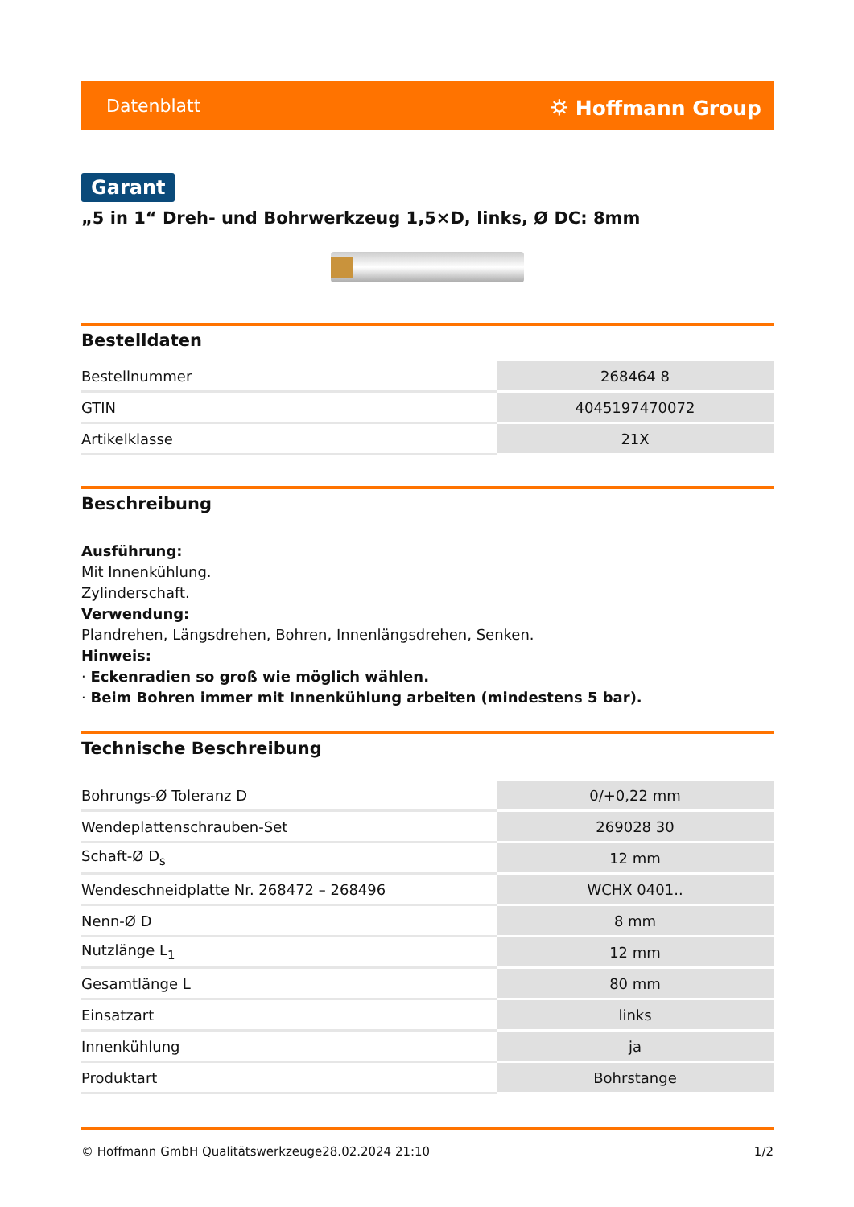Datenblatt ⛭ Hoffmann Group
Garant
„5 in 1“ Dreh- und Bohrwerkzeug 1,5×D, links, Ø DC: 8mm
Bestelldaten
| Bestellnummer | 268464 8 |
| GTIN | 4045197470072 |
| Artikelklasse | 21X |
Beschreibung
Ausführung:
Mit Innenkühlung.
Zylinderschaft.
Verwendung:
Plandrehen, Längsdrehen, Bohren, Innenlängsdrehen, Senken.
Hinweis:
· Eckenradien so groß wie möglich wählen.
· Beim Bohren immer mit Innenkühlung arbeiten (mindestens 5 bar).
Technische Beschreibung
| Bohrungs-Ø Toleranz D | 0/+0,22 mm |
| Wendeplattenschrauben-Set | 269028 30 |
| Schaft-Ø D<sub>s</sub> | 12 mm |
| Wendeschneidplatte Nr. 268472 – 268496 | WCHX 0401.. |
| Nenn-Ø D | 8 mm |
| Nutzlänge L<sub>1</sub> | 12 mm |
| Gesamtlänge L | 80 mm |
| Einsatzart | links |
| Innenkühlung | ja |
| Produktart | Bohrstange |
© Hoffmann GmbH Qualitätswerkzeuge 28.02.2024 21:10 1/2